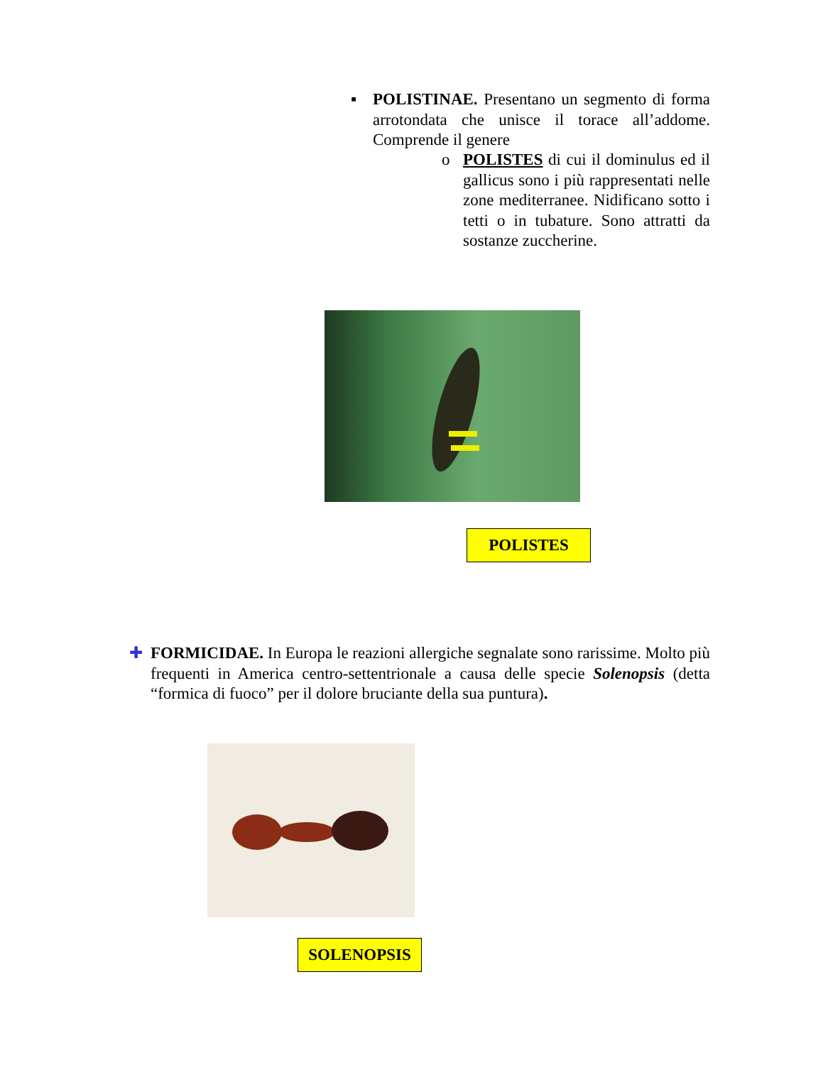▪ POLISTINAE. Presentano un segmento di forma arrotondata che unisce il torace all’addome. Comprende il genere
o POLISTES di cui il dominulus ed il gallicus sono i più rappresentati nelle zone mediterranee. Nidificano sotto i tetti o in tubature. Sono attratti da sostanze zuccherine.
POLISTES
✚ FORMICIDAE. In Europa le reazioni allergiche segnalate sono rarissime. Molto più frequenti in America centro-settentrionale a causa delle specie Solenopsis (detta “formica di fuoco” per il dolore bruciante della sua puntura).
SOLENOPSIS